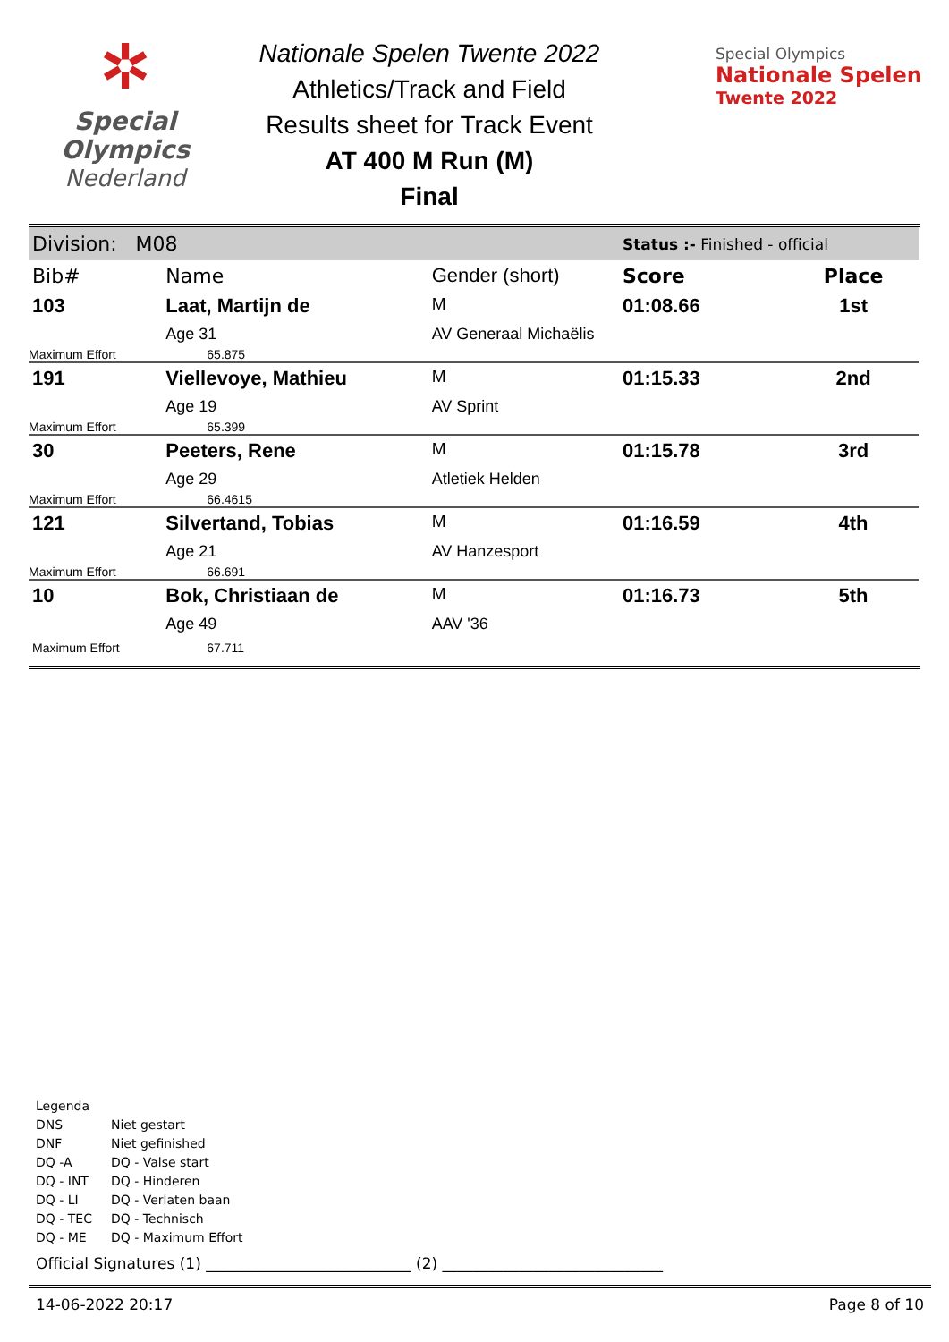✲
Special
Olympics
Nederland
Nationale Spelen Twente 2022
Athletics/Track and Field
Results sheet for Track Event
AT 400 M Run (M)
Final
Special Olympics
Nationale Spelen
Twente 2022
| Division: M08 | | | Status :- Finished - official | |
| Bib# | Name | Gender (short) | Score | Place |
| 103 | Laat, Martijn de | M | 01:08.66 | 1st |
| | Age 31 | AV Generaal Michaëlis | | |
| Maximum Effort | 65.875 | | | |
| 191 | Viellevoye, Mathieu | M | 01:15.33 | 2nd |
| | Age 19 | AV Sprint | | |
| Maximum Effort | 65.399 | | | |
| 30 | Peeters, Rene | M | 01:15.78 | 3rd |
| | Age 29 | Atletiek Helden | | |
| Maximum Effort | 66.4615 | | | |
| 121 | Silvertand, Tobias | M | 01:16.59 | 4th |
| | Age 21 | AV Hanzesport | | |
| Maximum Effort | 66.691 | | | |
| 10 | Bok, Christiaan de | M | 01:16.73 | 5th |
| | Age 49 | AAV '36 | | |
| Maximum Effort | 67.711 | | | |
Legenda
DNS Niet gestart
DNF Niet gefinished
DQ -A DQ - Valse start
DQ - INT DQ - Hinderen
DQ - LI DQ - Verlaten baan
DQ - TEC DQ - Technisch
DQ - ME DQ - Maximum Effort
Official Signatures (1) ___________________________ (2) _____________________________
14-06-2022 20:17 Page 8 of 10